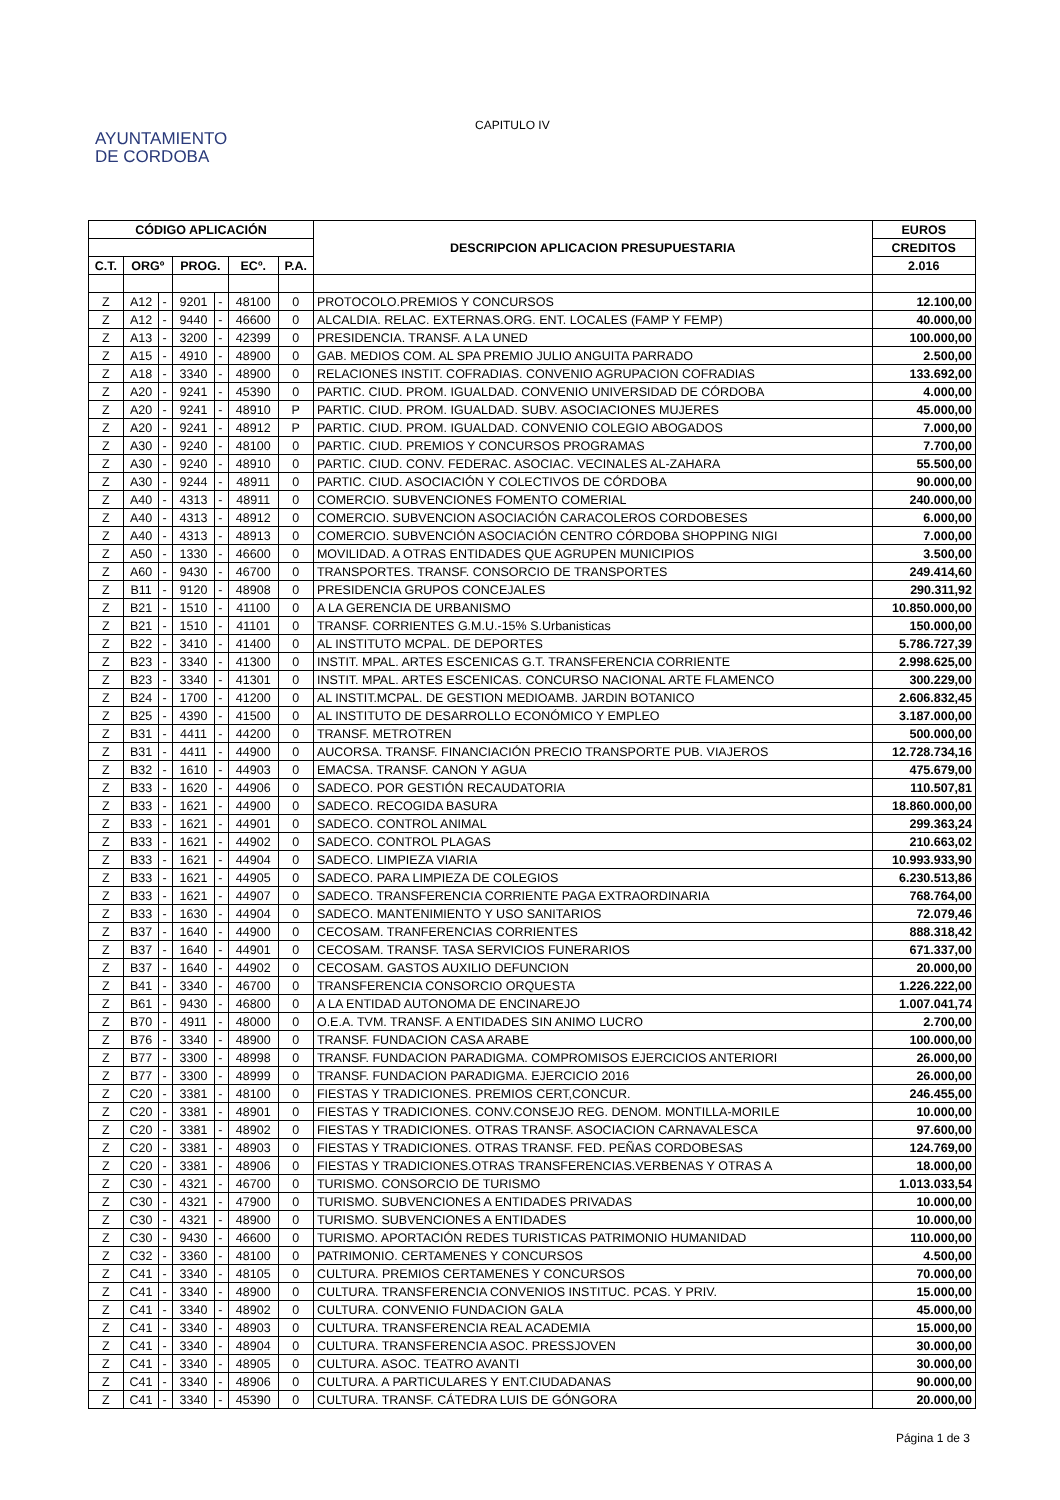AYUNTAMIENTO
DE CORDOBA
CAPITULO IV
| CÓDIGO APLICACIÓN | | | | | | | DESCRIPCION APLICACION PRESUPUESTARIA | EUROS |
| --- | --- | --- | --- | --- | --- | --- | --- | --- |
| | | | | | | | | CREDITOS |
| C.T. | ORGº | | PROG. | | ECº. | P.A. | | 2.016 |
| Z | A12 | - | 9201 | - | 48100 | 0 | PROTOCOLO.PREMIOS Y CONCURSOS | 12.100,00 |
| Z | A12 | - | 9440 | - | 46600 | 0 | ALCALDIA. RELAC. EXTERNAS.ORG. ENT. LOCALES (FAMP Y FEMP) | 40.000,00 |
| Z | A13 | - | 3200 | - | 42399 | 0 | PRESIDENCIA. TRANSF. A LA UNED | 100.000,00 |
| Z | A15 | - | 4910 | - | 48900 | 0 | GAB. MEDIOS COM. AL SPA PREMIO JULIO ANGUITA PARRADO | 2.500,00 |
| Z | A18 | - | 3340 | - | 48900 | 0 | RELACIONES INSTIT. COFRADIAS. CONVENIO AGRUPACION COFRADIAS | 133.692,00 |
| Z | A20 | - | 9241 | - | 45390 | 0 | PARTIC. CIUD. PROM. IGUALDAD. CONVENIO UNIVERSIDAD DE CÓRDOBA | 4.000,00 |
| Z | A20 | - | 9241 | - | 48910 | P | PARTIC. CIUD. PROM. IGUALDAD. SUBV. ASOCIACIONES MUJERES | 45.000,00 |
| Z | A20 | - | 9241 | - | 48912 | P | PARTIC. CIUD. PROM. IGUALDAD. CONVENIO COLEGIO ABOGADOS | 7.000,00 |
| Z | A30 | - | 9240 | - | 48100 | 0 | PARTIC. CIUD. PREMIOS Y CONCURSOS PROGRAMAS | 7.700,00 |
| Z | A30 | - | 9240 | - | 48910 | 0 | PARTIC. CIUD. CONV. FEDERAC. ASOCIAC. VECINALES AL-ZAHARA | 55.500,00 |
| Z | A30 | - | 9244 | - | 48911 | 0 | PARTIC. CIUD. ASOCIACIÓN Y COLECTIVOS DE CÓRDOBA | 90.000,00 |
| Z | A40 | - | 4313 | - | 48911 | 0 | COMERCIO. SUBVENCIONES FOMENTO COMERIAL | 240.000,00 |
| Z | A40 | - | 4313 | - | 48912 | 0 | COMERCIO. SUBVENCION ASOCIACIÓN CARACOLEROS CORDOBESES | 6.000,00 |
| Z | A40 | - | 4313 | - | 48913 | 0 | COMERCIO. SUBVENCIÓN ASOCIACIÓN CENTRO CÓRDOBA SHOPPING NIGI | 7.000,00 |
| Z | A50 | - | 1330 | - | 46600 | 0 | MOVILIDAD. A OTRAS ENTIDADES QUE AGRUPEN MUNICIPIOS | 3.500,00 |
| Z | A60 | - | 9430 | - | 46700 | 0 | TRANSPORTES. TRANSF. CONSORCIO DE TRANSPORTES | 249.414,60 |
| Z | B11 | - | 9120 | - | 48908 | 0 | PRESIDENCIA GRUPOS CONCEJALES | 290.311,92 |
| Z | B21 | - | 1510 | - | 41100 | 0 | A LA GERENCIA DE URBANISMO | 10.850.000,00 |
| Z | B21 | - | 1510 | - | 41101 | 0 | TRANSF. CORRIENTES G.M.U.-15% S.Urbanisticas | 150.000,00 |
| Z | B22 | - | 3410 | - | 41400 | 0 | AL INSTITUTO MCPAL. DE DEPORTES | 5.786.727,39 |
| Z | B23 | - | 3340 | - | 41300 | 0 | INSTIT. MPAL. ARTES ESCENICAS G.T. TRANSFERENCIA CORRIENTE | 2.998.625,00 |
| Z | B23 | - | 3340 | - | 41301 | 0 | INSTIT. MPAL. ARTES ESCENICAS. CONCURSO NACIONAL ARTE FLAMENCO | 300.229,00 |
| Z | B24 | - | 1700 | - | 41200 | 0 | AL INSTIT.MCPAL. DE GESTION MEDIOAMB. JARDIN BOTANICO | 2.606.832,45 |
| Z | B25 | - | 4390 | - | 41500 | 0 | AL INSTITUTO DE DESARROLLO ECONÓMICO Y EMPLEO | 3.187.000,00 |
| Z | B31 | - | 4411 | - | 44200 | 0 | TRANSF. METROTREN | 500.000,00 |
| Z | B31 | - | 4411 | - | 44900 | 0 | AUCORSA. TRANSF. FINANCIACIÓN PRECIO TRANSPORTE PUB. VIAJEROS | 12.728.734,16 |
| Z | B32 | - | 1610 | - | 44903 | 0 | EMACSA. TRANSF. CANON Y AGUA | 475.679,00 |
| Z | B33 | - | 1620 | - | 44906 | 0 | SADECO. POR GESTIÓN RECAUDATORIA | 110.507,81 |
| Z | B33 | - | 1621 | - | 44900 | 0 | SADECO. RECOGIDA BASURA | 18.860.000,00 |
| Z | B33 | - | 1621 | - | 44901 | 0 | SADECO. CONTROL ANIMAL | 299.363,24 |
| Z | B33 | - | 1621 | - | 44902 | 0 | SADECO. CONTROL PLAGAS | 210.663,02 |
| Z | B33 | - | 1621 | - | 44904 | 0 | SADECO. LIMPIEZA VIARIA | 10.993.933,90 |
| Z | B33 | - | 1621 | - | 44905 | 0 | SADECO. PARA LIMPIEZA DE COLEGIOS | 6.230.513,86 |
| Z | B33 | - | 1621 | - | 44907 | 0 | SADECO. TRANSFERENCIA CORRIENTE PAGA EXTRAORDINARIA | 768.764,00 |
| Z | B33 | - | 1630 | - | 44904 | 0 | SADECO. MANTENIMIENTO Y USO SANITARIOS | 72.079,46 |
| Z | B37 | - | 1640 | - | 44900 | 0 | CECOSAM. TRANFERENCIAS CORRIENTES | 888.318,42 |
| Z | B37 | - | 1640 | - | 44901 | 0 | CECOSAM. TRANSF. TASA SERVICIOS FUNERARIOS | 671.337,00 |
| Z | B37 | - | 1640 | - | 44902 | 0 | CECOSAM. GASTOS AUXILIO DEFUNCION | 20.000,00 |
| Z | B41 | - | 3340 | - | 46700 | 0 | TRANSFERENCIA CONSORCIO ORQUESTA | 1.226.222,00 |
| Z | B61 | - | 9430 | - | 46800 | 0 | A LA ENTIDAD AUTONOMA DE ENCINAREJO | 1.007.041,74 |
| Z | B70 | - | 4911 | - | 48000 | 0 | O.E.A. TVM. TRANSF. A ENTIDADES SIN ANIMO LUCRO | 2.700,00 |
| Z | B76 | - | 3340 | - | 48900 | 0 | TRANSF. FUNDACION CASA ARABE | 100.000,00 |
| Z | B77 | - | 3300 | - | 48998 | 0 | TRANSF. FUNDACION PARADIGMA. COMPROMISOS EJERCICIOS ANTERIORI | 26.000,00 |
| Z | B77 | - | 3300 | - | 48999 | 0 | TRANSF. FUNDACION PARADIGMA. EJERCICIO 2016 | 26.000,00 |
| Z | C20 | - | 3381 | - | 48100 | 0 | FIESTAS Y TRADICIONES. PREMIOS CERT,CONCUR. | 246.455,00 |
| Z | C20 | - | 3381 | - | 48901 | 0 | FIESTAS Y TRADICIONES. CONV.CONSEJO REG. DENOM. MONTILLA-MORILE | 10.000,00 |
| Z | C20 | - | 3381 | - | 48902 | 0 | FIESTAS Y TRADICIONES. OTRAS TRANSF. ASOCIACION CARNAVALESCA | 97.600,00 |
| Z | C20 | - | 3381 | - | 48903 | 0 | FIESTAS Y TRADICIONES. OTRAS TRANSF. FED. PEÑAS CORDOBESAS | 124.769,00 |
| Z | C20 | - | 3381 | - | 48906 | 0 | FIESTAS Y TRADICIONES.OTRAS TRANSFERENCIAS.VERBENAS Y OTRAS A | 18.000,00 |
| Z | C30 | - | 4321 | - | 46700 | 0 | TURISMO. CONSORCIO DE TURISMO | 1.013.033,54 |
| Z | C30 | - | 4321 | - | 47900 | 0 | TURISMO. SUBVENCIONES A ENTIDADES PRIVADAS | 10.000,00 |
| Z | C30 | - | 4321 | - | 48900 | 0 | TURISMO. SUBVENCIONES A ENTIDADES | 10.000,00 |
| Z | C30 | - | 9430 | - | 46600 | 0 | TURISMO. APORTACIÓN REDES TURISTICAS PATRIMONIO HUMANIDAD | 110.000,00 |
| Z | C32 | - | 3360 | - | 48100 | 0 | PATRIMONIO. CERTAMENES Y CONCURSOS | 4.500,00 |
| Z | C41 | - | 3340 | - | 48105 | 0 | CULTURA. PREMIOS CERTAMENES Y CONCURSOS | 70.000,00 |
| Z | C41 | - | 3340 | - | 48900 | 0 | CULTURA. TRANSFERENCIA CONVENIOS INSTITUC. PCAS. Y PRIV. | 15.000,00 |
| Z | C41 | - | 3340 | - | 48902 | 0 | CULTURA. CONVENIO FUNDACION GALA | 45.000,00 |
| Z | C41 | - | 3340 | - | 48903 | 0 | CULTURA. TRANSFERENCIA REAL ACADEMIA | 15.000,00 |
| Z | C41 | - | 3340 | - | 48904 | 0 | CULTURA. TRANSFERENCIA ASOC. PRESSJOVEN | 30.000,00 |
| Z | C41 | - | 3340 | - | 48905 | 0 | CULTURA. ASOC. TEATRO AVANTI | 30.000,00 |
| Z | C41 | - | 3340 | - | 48906 | 0 | CULTURA. A PARTICULARES Y ENT.CIUDADANAS | 90.000,00 |
| Z | C41 | - | 3340 | - | 45390 | 0 | CULTURA. TRANSF. CÁTEDRA LUIS DE GÓNGORA | 20.000,00 |
Página 1 de 3